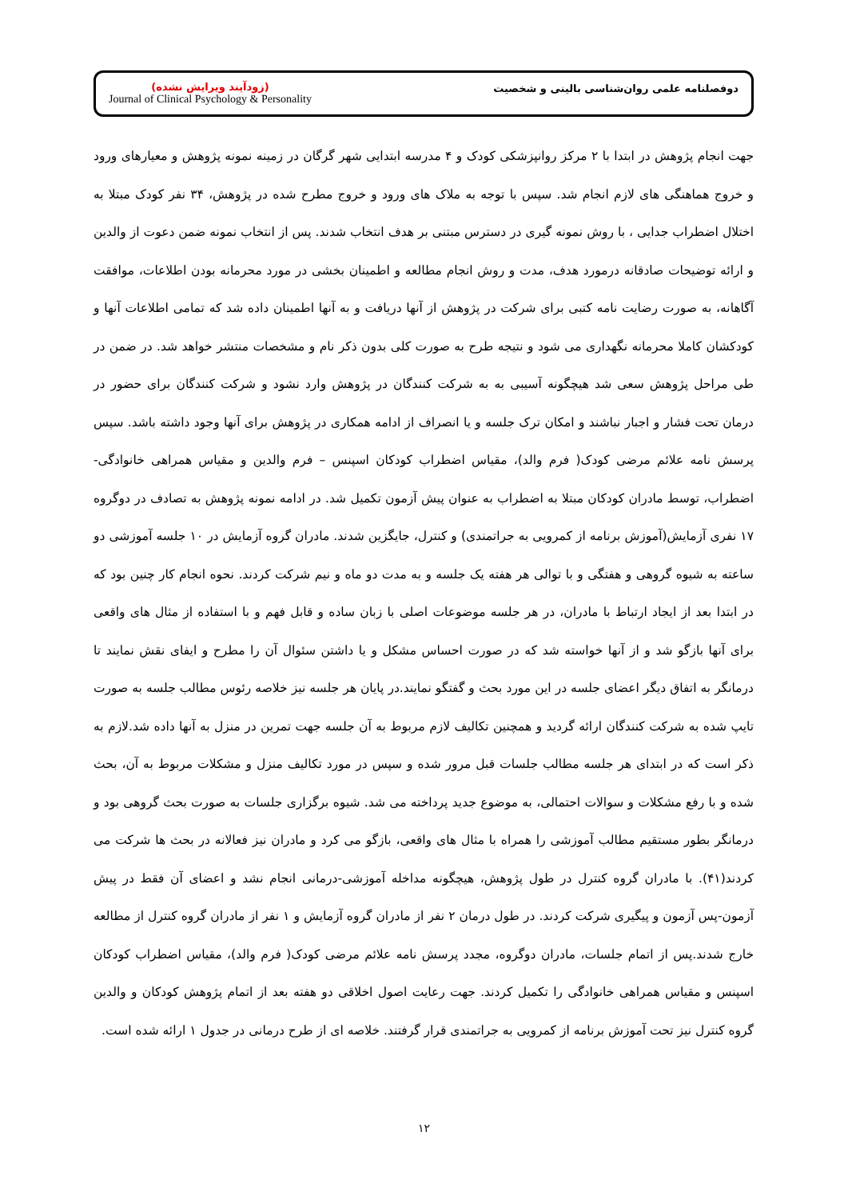(زودآیند ویرایش نشده)
Journal of Clinical Psychology & Personality
دوفصلنامه علمی روان‌شناسی بالینی و شخصیت
جهت انجام پژوهش در ابتدا با ۲ مرکز روانپزشکی کودک و ۴ مدرسه ابتدایی شهر گرگان در زمینه نمونه پژوهش و معیارهای ورود و خروج هماهنگی های لازم انجام شد. سپس با توجه به ملاک های ورود و خروج مطرح شده در پژوهش، ۳۴ نفر کودک مبتلا به اختلال اضطراب جدایی ، با روش نمونه گیری در دسترس مبتنی بر هدف انتخاب شدند. پس از انتخاب نمونه ضمن دعوت از والدین و ارائه توضیحات صادقانه درمورد هدف، مدت و روش انجام مطالعه و اطمینان بخشی در مورد محرمانه بودن اطلاعات، موافقت آگاهانه، به صورت رضایت نامه کتبی برای شرکت در پژوهش از آنها دریافت و به آنها اطمینان داده شد که تمامی اطلاعات آنها و کودکشان کاملا محرمانه نگهداری می شود و نتیجه طرح به صورت کلی بدون ذکر نام و مشخصات منتشر خواهد شد. در ضمن در طی مراحل پژوهش سعی شد هیچگونه آسیبی به به شرکت کنندگان در پژوهش وارد نشود و شرکت کنندگان برای حضور در درمان تحت فشار و اجبار نباشند و امکان ترک جلسه و یا انصراف از ادامه همکاری در پژوهش برای آنها وجود داشته باشد. سپس پرسش نامه علائم مرضی کودک( فرم والد)، مقیاس اضطراب کودکان اسپنس – فرم والدین و مقیاس همراهی خانوادگی- اضطراب، توسط مادران کودکان مبتلا به اضطراب به عنوان پیش آزمون تکمیل شد. در ادامه نمونه پژوهش به تصادف در دوگروه ۱۷ نفری آزمایش(آموزش برنامه از کمرویی به جراتمندی) و کنترل، جایگزین شدند. مادران گروه آزمایش در ۱۰ جلسه آموزشی دو ساعته به شیوه گروهی و هفتگی و با توالی هر هفته یک جلسه و به مدت دو ماه و نیم شرکت کردند. نحوه انجام کار چنین بود که در ابتدا بعد از ایجاد ارتباط با مادران، در هر جلسه موضوعات اصلی با زبان ساده و قابل فهم و با استفاده از مثال های واقعی برای آنها بازگو شد و از آنها خواسته شد که در صورت احساس مشکل و یا داشتن سئوال آن را مطرح و ایفای نقش نمایند تا درمانگر به اتفاق دیگر اعضای جلسه در این مورد بحث و گفتگو نمایند.در پایان هر جلسه نیز خلاصه رئوس مطالب جلسه به صورت تایپ شده به شرکت کنندگان ارائه گردید و همچنین تکالیف لازم مربوط به آن جلسه جهت تمرین در منزل به آنها داده شد.لازم به ذکر است که در ابتدای هر جلسه مطالب جلسات قبل مرور شده و سپس در مورد تکالیف منزل و مشکلات مربوط به آن، بحث شده و با رفع مشکلات و سوالات احتمالی، به موضوع جدید پرداخته می شد. شیوه برگزاری جلسات به صورت بحث گروهی بود و درمانگر بطور مستقیم مطالب آموزشی را همراه با مثال های واقعی، بازگو می کرد و مادران نیز فعالانه در بحث ها شرکت می کردند(۴۱). با مادران گروه کنترل در طول پژوهش، هیچگونه مداخله آموزشی-درمانی انجام نشد و اعضای آن فقط در پیش آزمون-پس آزمون و پیگیری شرکت کردند. در طول درمان ۲ نفر از مادران گروه آزمایش و ۱ نفر از مادران گروه کنترل از مطالعه خارج شدند.پس از اتمام جلسات، مادران دوگروه، مجدد پرسش نامه علائم مرضی کودک( فرم والد)، مقیاس اضطراب کودکان اسپنس و مقیاس همراهی خانوادگی را تکمیل کردند. جهت رعایت اصول اخلاقی دو هفته بعد از اتمام پژوهش کودکان و والدین گروه کنترل نیز تحت آموزش برنامه از کمرویی به جراتمندی قرار گرفتند. خلاصه ای از طرح درمانی در جدول ۱ ارائه شده است.
۱۲